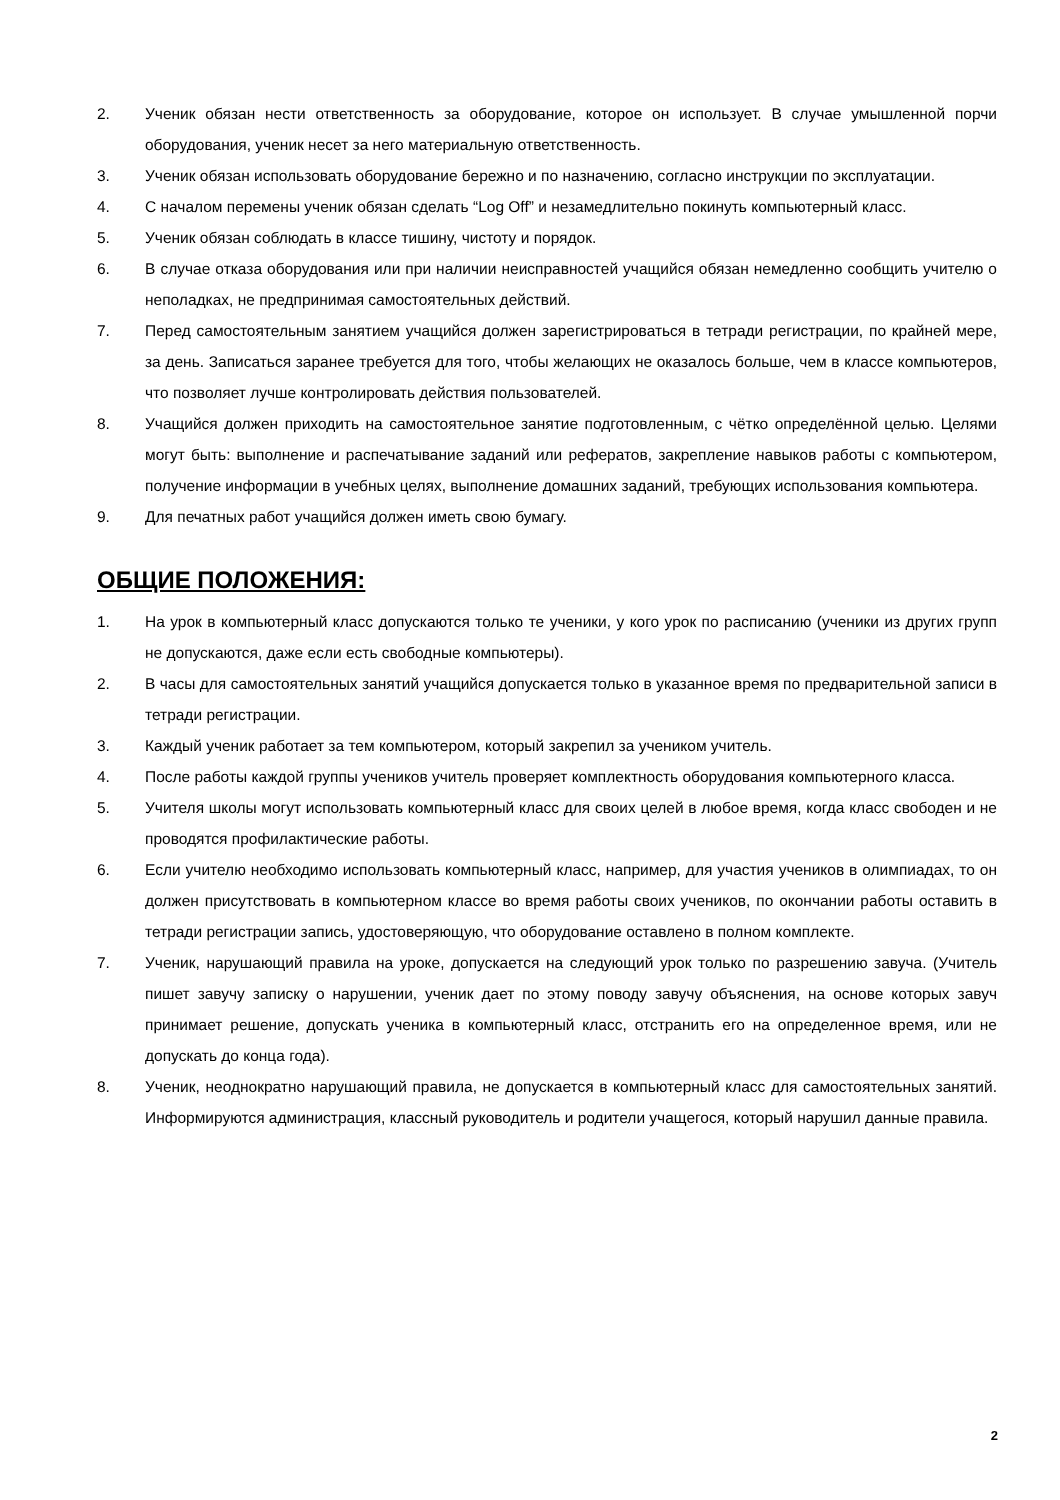2. Ученик обязан нести ответственность за оборудование, которое он использует. В случае умышленной порчи оборудования, ученик несет за него материальную ответственность.
3. Ученик обязан использовать оборудование бережно и по назначению, согласно инструкции по эксплуатации.
4. С началом перемены ученик обязан сделать “Log Off” и незамедлительно покинуть компьютерный класс.
5. Ученик обязан соблюдать в классе тишину, чистоту и порядок.
6. В случае отказа оборудования или при наличии неисправностей учащийся обязан немедленно сообщить учителю о неполадках, не предпринимая самостоятельных действий.
7. Перед самостоятельным занятием учащийся должен зарегистрироваться в тетради регистрации, по крайней мере, за день. Записаться заранее требуется для того, чтобы желающих не оказалось больше, чем в классе компьютеров, что позволяет лучше контролировать действия пользователей.
8. Учащийся должен приходить на самостоятельное занятие подготовленным, с чётко определённой целью. Целями могут быть: выполнение и распечатывание заданий или рефератов, закрепление навыков работы с компьютером, получение информации в учебных целях, выполнение домашних заданий, требующих использования компьютера.
9. Для печатных работ учащийся должен иметь свою бумагу.
ОБЩИЕ ПОЛОЖЕНИЯ:
1. На урок в компьютерный класс допускаются только те ученики, у кого урок по расписанию (ученики из других групп не допускаются, даже если есть свободные компьютеры).
2. В часы для самостоятельных занятий учащийся допускается только в указанное время по предварительной записи в тетради регистрации.
3. Каждый ученик работает за тем компьютером, который закрепил за учеником учитель.
4. После работы каждой группы учеников учитель проверяет комплектность оборудования компьютерного класса.
5. Учителя школы могут использовать компьютерный класс для своих целей в любое время, когда класс свободен и не проводятся профилактические работы.
6. Если учителю необходимо использовать компьютерный класс, например, для участия учеников в олимпиадах, то он должен присутствовать в компьютерном классе во время работы своих учеников, по окончании работы оставить в тетради регистрации запись, удостоверяющую, что оборудование оставлено в полном комплекте.
7. Ученик, нарушающий правила на уроке, допускается на следующий урок только по разрешению завуча. (Учитель пишет завучу записку о нарушении, ученик дает по этому поводу завучу объяснения, на основе которых завуч принимает решение, допускать ученика в компьютерный класс, отстранить его на определенное время, или не допускать до конца года).
8. Ученик, неоднократно нарушающий правила, не допускается в компьютерный класс для самостоятельных занятий. Информируются администрация, классный руководитель и родители учащегося, который нарушил данные правила.
2